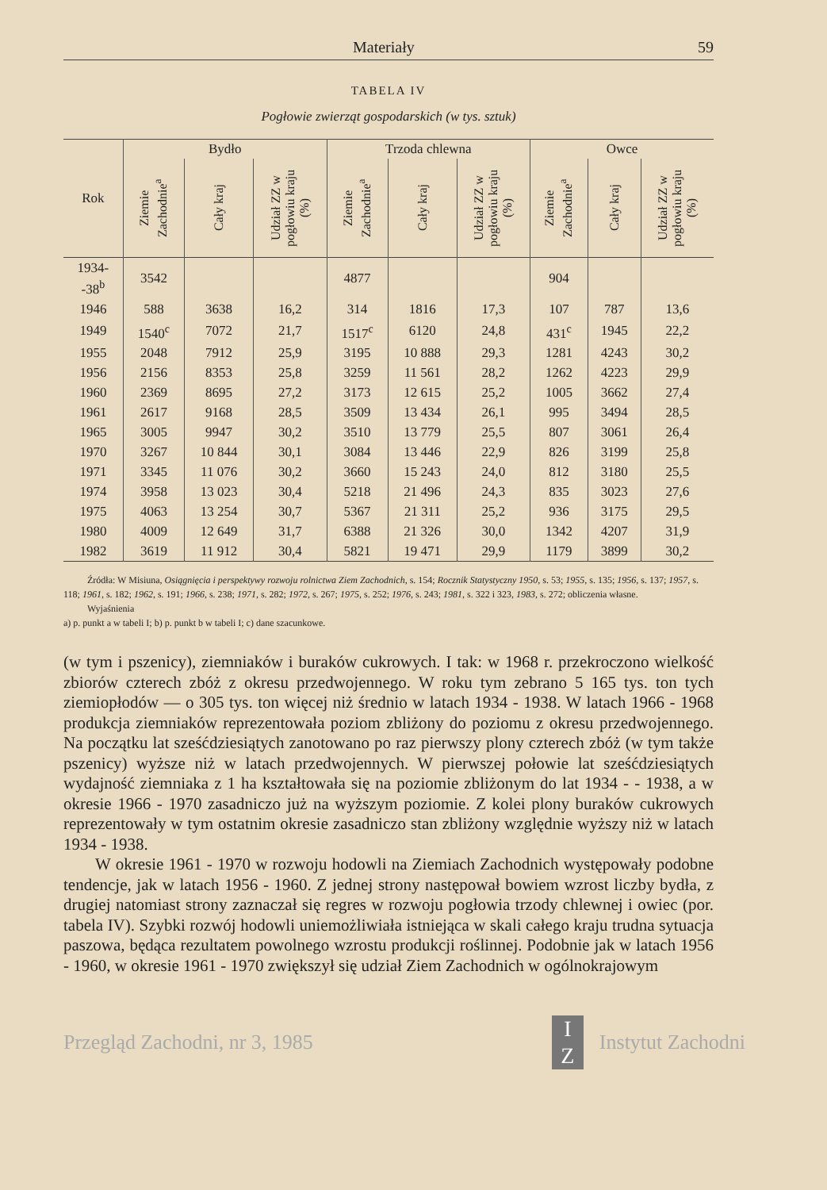Materiały 59
TABELA IV
Pogłowie zwierząt gospodarskich (w tys. sztuk)
| Rok | Bydło | | | Trzoda chlewna | | | Owce | | |
| --- | --- | --- | --- | --- | --- | --- | --- | --- | --- |
| | Ziemie Zachodnie<sup>a</sup> | Cały kraj | Udział ZZ w pogłowiu kraju (%) | Ziemie Zachodnie<sup>a</sup> | Cały kraj | Udział ZZ w pogłowiu kraju (%) | Ziemie Zachodnie<sup>a</sup> | Cały kraj | Udział ZZ w pogłowiu kraju (%) |
| 1934- -38<sup>b</sup> | 3542 | | | 4877 | | | 904 | | |
| 1946 | 588 | 3638 | 16,2 | 314 | 1816 | 17,3 | 107 | 787 | 13,6 |
| 1949 | 1540<sup>c</sup> | 7072 | 21,7 | 1517<sup>c</sup> | 6120 | 24,8 | 431<sup>c</sup> | 1945 | 22,2 |
| 1955 | 2048 | 7912 | 25,9 | 3195 | 10 888 | 29,3 | 1281 | 4243 | 30,2 |
| 1956 | 2156 | 8353 | 25,8 | 3259 | 11 561 | 28,2 | 1262 | 4223 | 29,9 |
| 1960 | 2369 | 8695 | 27,2 | 3173 | 12 615 | 25,2 | 1005 | 3662 | 27,4 |
| 1961 | 2617 | 9168 | 28,5 | 3509 | 13 434 | 26,1 | 995 | 3494 | 28,5 |
| 1965 | 3005 | 9947 | 30,2 | 3510 | 13 779 | 25,5 | 807 | 3061 | 26,4 |
| 1970 | 3267 | 10 844 | 30,1 | 3084 | 13 446 | 22,9 | 826 | 3199 | 25,8 |
| 1971 | 3345 | 11 076 | 30,2 | 3660 | 15 243 | 24,0 | 812 | 3180 | 25,5 |
| 1974 | 3958 | 13 023 | 30,4 | 5218 | 21 496 | 24,3 | 835 | 3023 | 27,6 |
| 1975 | 4063 | 13 254 | 30,7 | 5367 | 21 311 | 25,2 | 936 | 3175 | 29,5 |
| 1980 | 4009 | 12 649 | 31,7 | 6388 | 21 326 | 30,0 | 1342 | 4207 | 31,9 |
| 1982 | 3619 | 11 912 | 30,4 | 5821 | 19 471 | 29,9 | 1179 | 3899 | 30,2 |
Źródła: W Misiuna, Osiągnięcia i perspektywy rozwoju rolnictwa Ziem Zachodnich, s. 154; Rocznik Statystyczny 1950, s. 53; 1955, s. 135; 1956, s. 137; 1957, s. 118; 1961, s. 182; 1962, s. 191; 1966, s. 238; 1971, s. 282; 1972, s. 267; 1975, s. 252; 1976, s. 243; 1981, s. 322 i 323, 1983, s. 272; obliczenia własne.
Wyjaśnienia
a) p. punkt a w tabeli I; b) p. punkt b w tabeli I; c) dane szacunkowe.
(w tym i pszenicy), ziemniaków i buraków cukrowych. I tak: w 1968 r. przekroczono wielkość zbiorów czterech zbóż z okresu przedwojennego. W roku tym zebrano 5 165 tys. ton tych ziemiopłodów — o 305 tys. ton więcej niż średnio w latach 1934 - 1938. W latach 1966 - 1968 produkcja ziemniaków reprezentowała poziom zbliżony do poziomu z okresu przedwojennego. Na początku lat sześćdziesiątych zanotowano po raz pierwszy plony czterech zbóż (w tym także pszenicy) wyższe niż w latach przedwojennych. W pierwszej połowie lat sześćdziesiątych wydajność ziemniaka z 1 ha kształtowała się na poziomie zbliżonym do lat 1934 - - 1938, a w okresie 1966 - 1970 zasadniczo już na wyższym poziomie. Z kolei plony buraków cukrowych reprezentowały w tym ostatnim okresie zasadniczo stan zbliżony względnie wyższy niż w latach 1934 - 1938.
W okresie 1961 - 1970 w rozwoju hodowli na Ziemiach Zachodnich występowały podobne tendencje, jak w latach 1956 - 1960. Z jednej strony następował bowiem wzrost liczby bydła, z drugiej natomiast strony zaznaczał się regres w rozwoju pogłowia trzody chlewnej i owiec (por. tabela IV). Szybki rozwój hodowli uniemożliwiała istniejąca w skali całego kraju trudna sytuacja paszowa, będąca rezultatem powolnego wzrostu produkcji roślinnej. Podobnie jak w latach 1956 - 1960, w okresie 1961 - 1970 zwiększył się udział Ziem Zachodnich w ogólnokrajowym
Przegląd Zachodni, nr 3, 1985 I
Z Instytut Zachodni